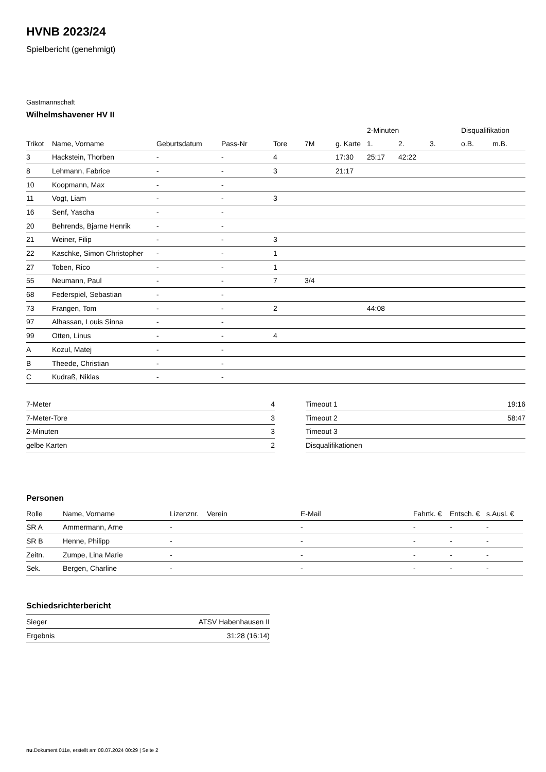HVNB 2023/24
Spielbericht (genehmigt)
Gastmannschaft
Wilhelmshavener HV II
| | | | | | | | 2-Minuten | | | Disqualifikation | |
| --- | --- | --- | --- | --- | --- | --- | --- | --- | --- | --- | --- |
| Trikot | Name, Vorname | Geburtsdatum | Pass-Nr | Tore | 7M | g. Karte | 1. | 2. | 3. | o.B. | m.B. |
| 3 | Hackstein, Thorben | - | - | 4 | | 17:30 | 25:17 | 42:22 | | | |
| 8 | Lehmann, Fabrice | - | - | 3 | | 21:17 | | | | | |
| 10 | Koopmann, Max | - | - | | | | | | | | |
| 11 | Vogt, Liam | - | - | 3 | | | | | | | |
| 16 | Senf, Yascha | - | - | | | | | | | | |
| 20 | Behrends, Bjarne Henrik | - | - | | | | | | | | |
| 21 | Weiner, Filip | - | - | 3 | | | | | | | |
| 22 | Kaschke, Simon Christopher | - | - | 1 | | | | | | | |
| 27 | Toben, Rico | - | - | 1 | | | | | | | |
| 55 | Neumann, Paul | - | - | 7 | 3/4 | | | | | | |
| 68 | Federspiel, Sebastian | - | - | | | | | | | | |
| 73 | Frangen, Tom | - | - | 2 | | | 44:08 | | | | |
| 97 | Alhassan, Louis Sinna | - | - | | | | | | | | |
| 99 | Otten, Linus | - | - | 4 | | | | | | | |
| A | Kozul, Matej | - | - | | | | | | | | |
| B | Theede, Christian | - | - | | | | | | | | |
| C | Kudraß, Niklas | - | - | | | | | | | | |
| 7-Meter | 4 |
| 7-Meter-Tore | 3 |
| 2-Minuten | 3 |
| gelbe Karten | 2 |
| Timeout 1 | 19:16 |
| Timeout 2 | 58:47 |
| Timeout 3 | |
| Disqualifikationen | |
Personen
| Rolle | Name, Vorname | Lizenznr. | Verein | E-Mail | Fahrtk. € | Entsch. € | s.Ausl. € |
| --- | --- | --- | --- | --- | --- | --- | --- |
| SR A | Ammermann, Arne | - | | - | - | - | - |
| SR B | Henne, Philipp | - | | - | - | - | - |
| Zeitn. | Zumpe, Lina Marie | - | | - | - | - | - |
| Sek. | Bergen, Charline | - | | - | - | - | - |
Schiedsrichterbericht
| Sieger | ATSV Habenhausen II |
| Ergebnis | 31:28 (16:14) |
nu.Dokument 011e, erstellt am 08.07.2024 00:29 | Seite 2